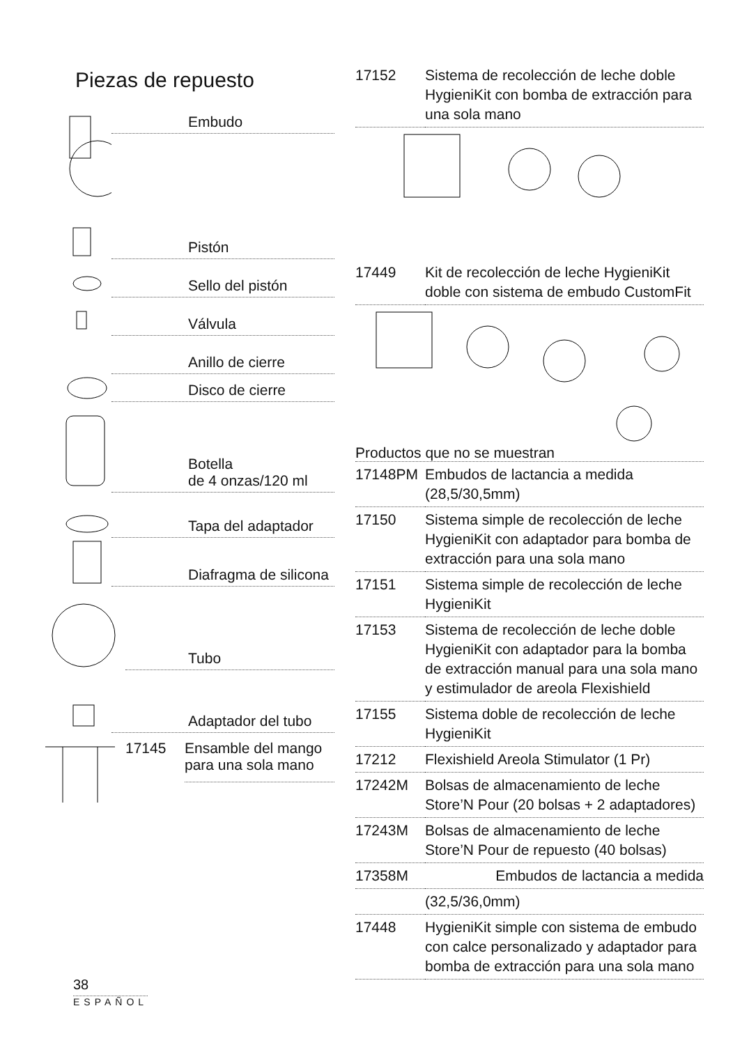Piezas de repuesto
Embudo
Pistón
Sello del pistón
Válvula
Anillo de cierre
Disco de cierre
Botella
de 4 onzas/120 ml
Tapa del adaptador
Diafragma de silicona
Tubo
Adaptador del tubo
17145
Ensamble del mango para una sola mano
38
ESPAÑOL
| 17152 | Sistema de recolección de leche doble HygieniKit con bomba de extracción para una sola mano |
| 17449 | Kit de recolección de leche HygieniKit doble con sistema de embudo CustomFit |
Productos que no se muestran
| 17148PM | Embudos de lactancia a medida (28,5/30,5mm) |
| 17150 | Sistema simple de recolección de leche HygieniKit con adaptador para bomba de extracción para una sola mano |
| 17151 | Sistema simple de recolección de leche HygieniKit |
| 17153 | Sistema de recolección de leche doble HygieniKit con adaptador para la bomba de extracción manual para una sola mano y estimulador de areola Flexishield |
| 17155 | Sistema doble de recolección de leche HygieniKit |
| 17212 | Flexishield Areola Stimulator (1 Pr) |
| 17242M | Bolsas de almacenamiento de leche Store’N Pour (20 bolsas + 2 adaptadores) |
| 17243M | Bolsas de almacenamiento de leche Store’N Pour de repuesto (40 bolsas) |
| 17358M | Embudos de lactancia a medida |
| | (32,5/36,0mm) |
| 17448 | HygieniKit simple con sistema de embudo con calce personalizado y adaptador para bomba de extracción para una sola mano |